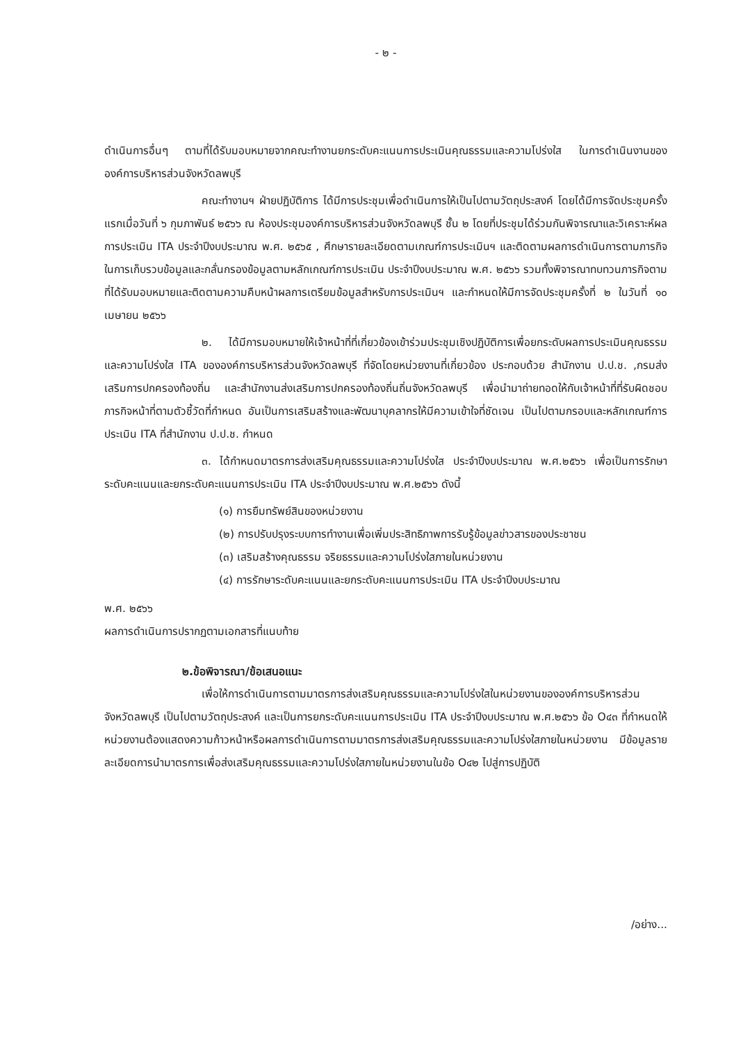- ๒ -
ดำเนินการอื่นๆ ตามที่ได้รับมอบหมายจากคณะทำงานยกระดับคะแนนการประเมินคุณธรรมและความโปร่งใส ในการดำเนินงานขององค์การบริหารส่วนจังหวัดลพบุรี
คณะทำงานฯ ฝ่ายปฏิบัติการ ได้มีการประชุมเพื่อดำเนินการให้เป็นไปตามวัตถุประสงค์ โดยได้มีการจัดประชุมครั้งแรกเมื่อวันที่ ๖ กุมภาพันธ์ ๒๕๖๖ ณ ห้องประชุมองค์การบริหารส่วนจังหวัดลพบุรี ชั้น ๒ โดยที่ประชุมได้ร่วมกันพิจารณาและวิเคราะห์ผลการประเมิน ITA ประจำปีงบประมาณ พ.ศ. ๒๕๖๕ , ศึกษารายละเอียดตามเกณฑ์การประเมินฯ และติดตามผลการดำเนินการตามภารกิจในการเก็บรวบข้อมูลและกลั่นกรองข้อมูลตามหลักเกณฑ์การประเมิน ประจำปีงบประมาณ พ.ศ. ๒๕๖๖ รวมทั้งพิจารณาทบทวนภารกิจตามที่ได้รับมอบหมายและติดตามความคืบหน้าผลการเตรียมข้อมูลสำหรับการประเมินฯ และกำหนดให้มีการจัดประชุมครั้งที่ ๒ ในวันที่ ๑๐ เมษายน ๒๕๖๖
๒. ได้มีการมอบหมายให้เจ้าหน้าที่ที่เกี่ยวข้องเข้าร่วมประชุมเชิงปฏิบัติการเพื่อยกระดับผลการประเมินคุณธรรมและความโปร่งใส ITA ขององค์การบริหารส่วนจังหวัดลพบุรี ที่จัดโดยหน่วยงานที่เกี่ยวข้อง ประกอบด้วย สำนักงาน ป.ป.ช. ,กรมส่งเสริมการปกครองท้องถิ่น และสำนักงานส่งเสริมการปกครองท้องถิ่นถิ่นจังหวัดลพบุรี เพื่อนำมาถ่ายทอดให้กับเจ้าหน้าที่ที่รับผิดชอบภารกิจหน้าที่ตามตัวชี้วัดที่กำหนด อันเป็นการเสริมสร้างและพัฒนาบุคลากรให้มีความเข้าใจที่ชัดเจน เป็นไปตามกรอบและหลักเกณฑ์การประเมิน ITA ที่สำนักงาน ป.ป.ช. กำหนด
๓. ได้กำหนดมาตรการส่งเสริมคุณธรรมและความโปร่งใส ประจำปีงบประมาณ พ.ศ.๒๕๖๖ เพื่อเป็นการรักษาระดับคะแนนและยกระดับคะแนนการประเมิน ITA ประจำปีงบประมาณ พ.ศ.๒๕๖๖ ดังนี้
(๑) การยืมทรัพย์สินของหน่วยงาน
(๒) การปรับปรุงระบบการทำงานเพื่อเพิ่มประสิทธิภาพการรับรู้ข้อมูลข่าวสารของประชาชน
(๓) เสริมสร้างคุณธรรม จริยธรรมและความโปร่งใสภายในหน่วยงาน
(๔) การรักษาระดับคะแนนและยกระดับคะแนนการประเมิน ITA ประจำปีงบประมาณ
พ.ศ. ๒๕๖๖
ผลการดำเนินการปรากฏตามเอกสารที่แนบท้าย
๒.ข้อพิจารณา/ข้อเสนอแนะ
เพื่อให้การดำเนินการตามมาตรการส่งเสริมคุณธรรมและความโปร่งใสในหน่วยงานขององค์การบริหารส่วนจังหวัดลพบุรี เป็นไปตามวัตถุประสงค์ และเป็นการยกระดับคะแนนการประเมิน ITA ประจำปีงบประมาณ พ.ศ.๒๕๖๖ ข้อ O๔๓ ที่กำหนดให้หน่วยงานต้องแสดงความก้าวหน้าหรือผลการดำเนินการตามมาตรการส่งเสริมคุณธรรมและความโปร่งใสภายในหน่วยงาน มีข้อมูลรายละเอียดการนำมาตรการเพื่อส่งเสริมคุณธรรมและความโปร่งใสภายในหน่วยงานในข้อ O๔๒ ไปสู่การปฏิบัติ
/อย่าง...